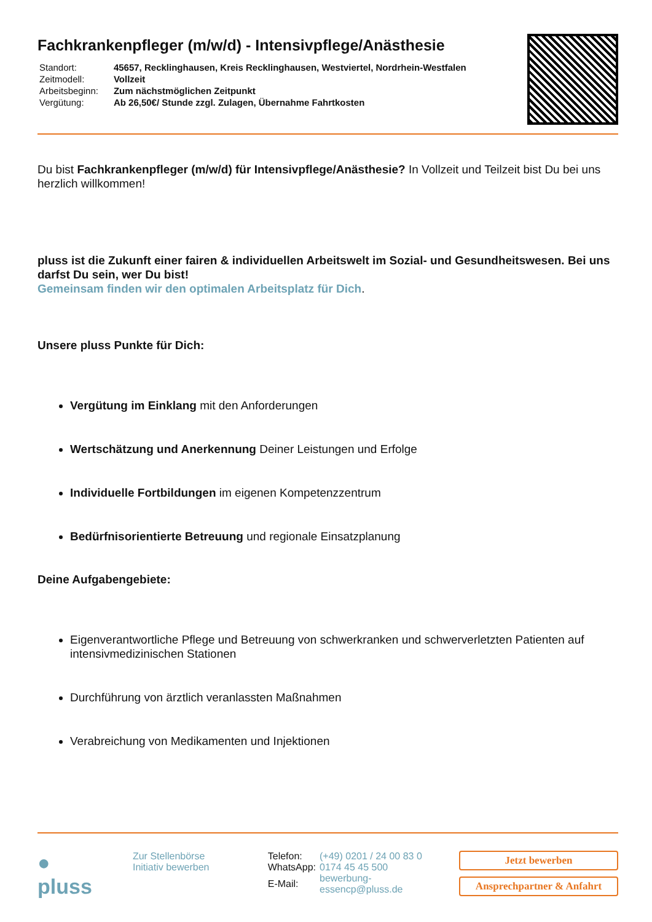Fachkrankenpfleger (m/w/d) - Intensivpflege/Anästhesie
| Standort: | 45657, Recklinghausen, Kreis Recklinghausen, Westviertel, Nordrhein-Westfalen |
| Zeitmodell: | Vollzeit |
| Arbeitsbeginn: | Zum nächstmöglichen Zeitpunkt |
| Vergütung: | Ab 26,50€/ Stunde zzgl. Zulagen, Übernahme Fahrtkosten |
Du bist Fachkrankenpfleger (m/w/d) für Intensivpflege/Anästhesie? In Vollzeit und Teilzeit bist Du bei uns herzlich willkommen!
pluss ist die Zukunft einer fairen & individuellen Arbeitswelt im Sozial- und Gesundheitswesen. Bei uns darfst Du sein, wer Du bist!
Gemeinsam finden wir den optimalen Arbeitsplatz für Dich.
Unsere pluss Punkte für Dich:
Vergütung im Einklang mit den Anforderungen
Wertschätzung und Anerkennung Deiner Leistungen und Erfolge
Individuelle Fortbildungen im eigenen Kompetenzzentrum
Bedürfnisorientierte Betreuung und regionale Einsatzplanung
Deine Aufgabengebiete:
Eigenverantwortliche Pflege und Betreuung von schwerkranken und schwerverletzten Patienten auf intensivmedizinischen Stationen
Durchführung von ärztlich veranlassten Maßnahmen
Verabreichung von Medikamenten und Injektionen
● pluss
Zur Stellenbörse
Initiativ bewerben
| Telefon: | (+49) 0201 / 24 00 83 0 |
| WhatsApp: | 0174 45 45 500 |
| E-Mail: | bewerbung-essencp@pluss.de |
Jetzt bewerben
Ansprechpartner & Anfahrt